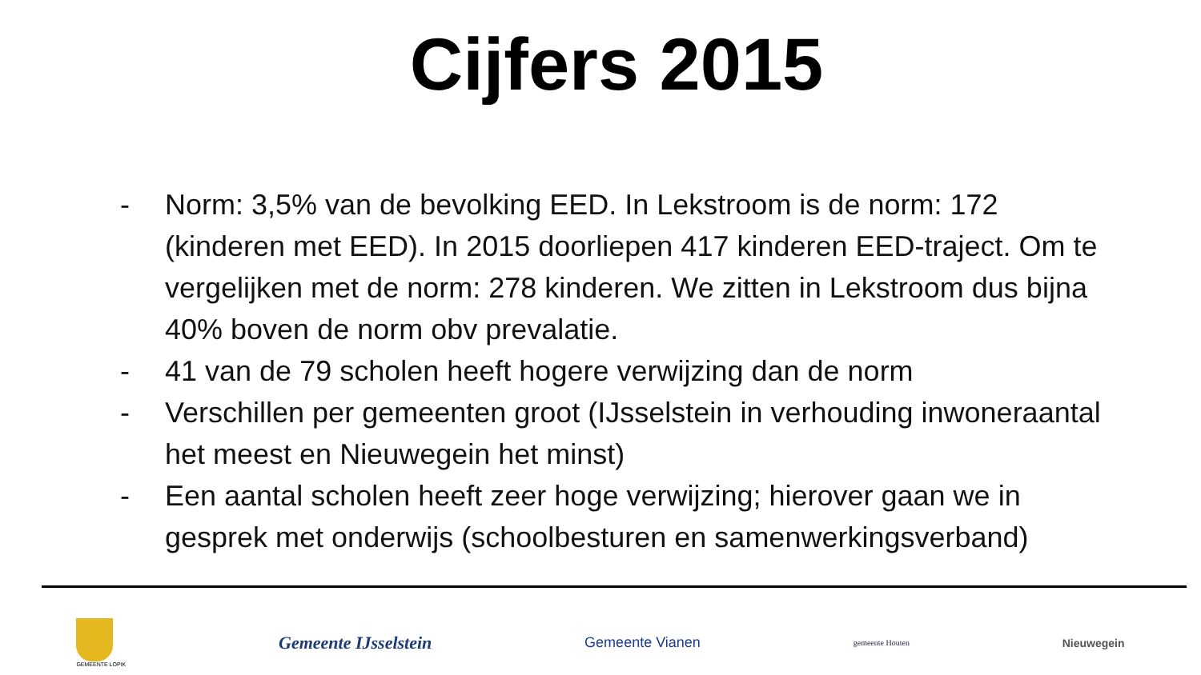Cijfers 2015
- Norm: 3,5% van de bevolking EED. In Lekstroom is de norm: 172 (kinderen met EED). In 2015 doorliepen 417 kinderen EED-traject. Om te vergelijken met de norm: 278 kinderen. We zitten in Lekstroom dus bijna 40% boven de norm obv prevalatie.
- 41 van de 79 scholen heeft hogere verwijzing dan de norm
- Verschillen per gemeenten groot (IJsselstein in verhouding inwoneraantal het meest en Nieuwegein het minst)
- Een aantal scholen heeft zeer hoge verwijzing; hierover gaan we in gesprek met onderwijs (schoolbesturen en samenwerkingsverband)
GEMEENTE LOPIK
Gemeente IJsselstein
Gemeente Vianen
gemeente Houten
Nieuwegein